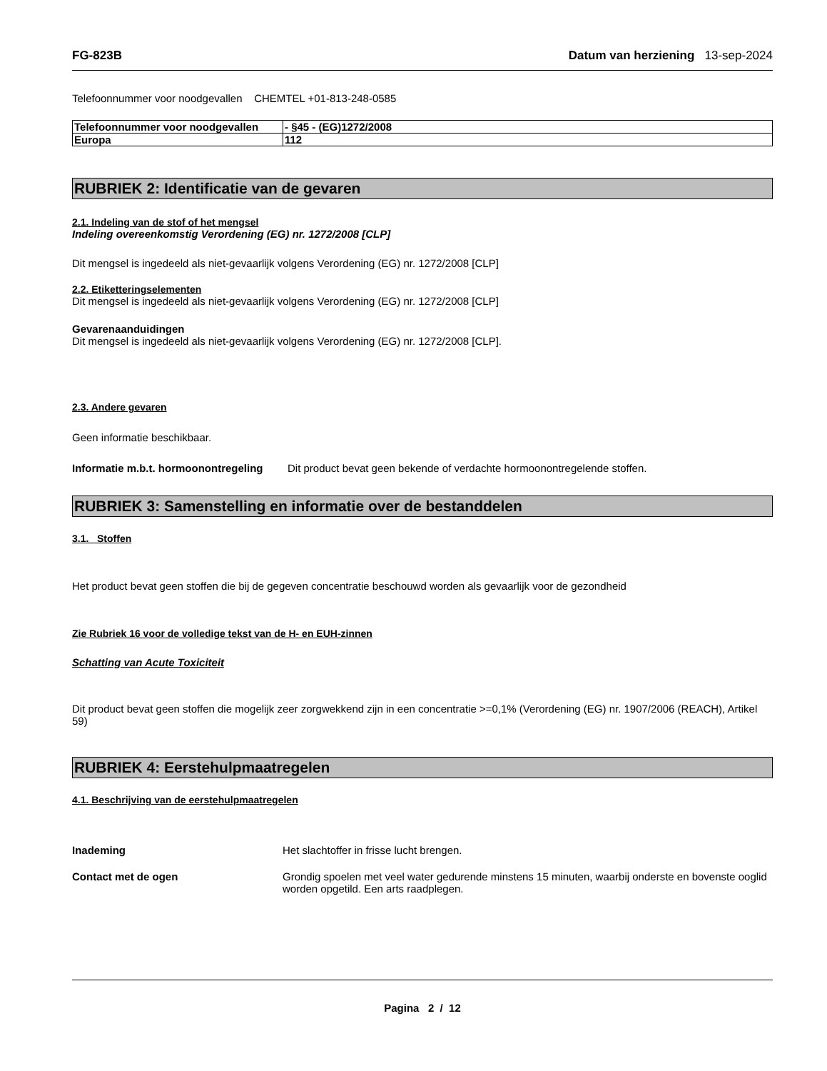FG-823B Datum van herziening 13-sep-2024
Telefoonnummer voor noodgevallen CHEMTEL +01-813-248-0585
| Telefoonnummer voor noodgevallen | - §45 - (EG)1272/2008 |
| Europa | 112 |
RUBRIEK 2: Identificatie van de gevaren
2.1. Indeling van de stof of het mengsel
Indeling overeenkomstig Verordening (EG) nr. 1272/2008 [CLP]
Dit mengsel is ingedeeld als niet-gevaarlijk volgens Verordening (EG) nr. 1272/2008 [CLP]
2.2. Etiketteringselementen
Dit mengsel is ingedeeld als niet-gevaarlijk volgens Verordening (EG) nr. 1272/2008 [CLP]
Gevarenaanduidingen
Dit mengsel is ingedeeld als niet-gevaarlijk volgens Verordening (EG) nr. 1272/2008 [CLP].
2.3. Andere gevaren
Geen informatie beschikbaar.
Informatie m.b.t. hormoonontregeling
Dit product bevat geen bekende of verdachte hormoonontregelende stoffen.
RUBRIEK 3: Samenstelling en informatie over de bestanddelen
3.1. Stoffen
Het product bevat geen stoffen die bij de gegeven concentratie beschouwd worden als gevaarlijk voor de gezondheid
Zie Rubriek 16 voor de volledige tekst van de H- en EUH-zinnen
Schatting van Acute Toxiciteit
Dit product bevat geen stoffen die mogelijk zeer zorgwekkend zijn in een concentratie >=0,1% (Verordening (EG) nr. 1907/2006 (REACH), Artikel 59)
RUBRIEK 4: Eerstehulpmaatregelen
4.1. Beschrijving van de eerstehulpmaatregelen
Inademing Het slachtoffer in frisse lucht brengen.
Contact met de ogen Grondig spoelen met veel water gedurende minstens 15 minuten, waarbij onderste en bovenste ooglid worden opgetild. Een arts raadplegen.
Pagina 2 / 12